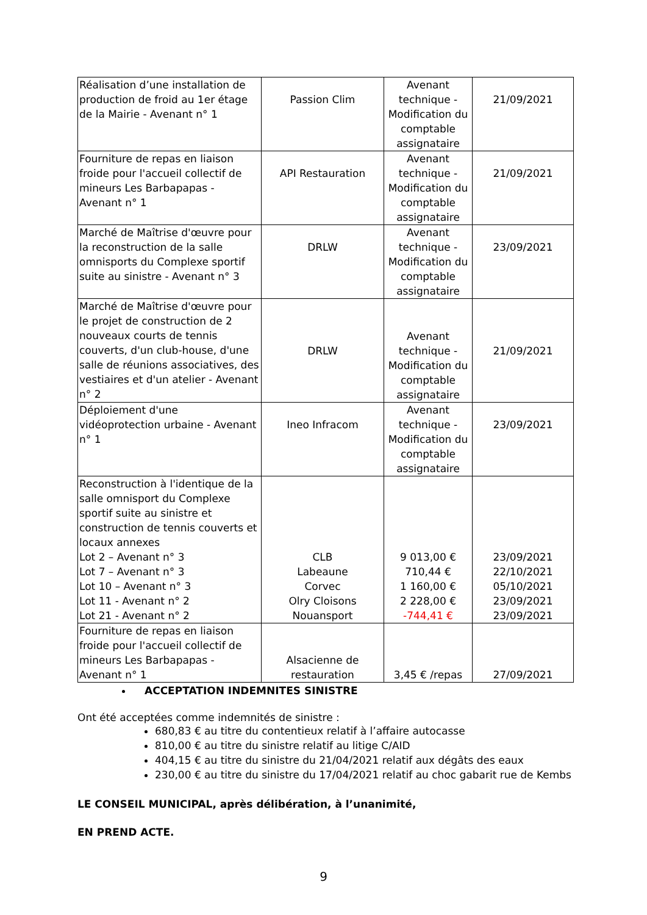| Réalisation d’une installation de production de froid au 1er étage de la Mairie - Avenant n° 1 | Passion Clim | Avenant technique - Modification du comptable assignataire | 21/09/2021 |
| Fourniture de repas en liaison froide pour l'accueil collectif de mineurs Les Barbapapas - Avenant n° 1 | API Restauration | Avenant technique - Modification du comptable assignataire | 21/09/2021 |
| Marché de Maîtrise d'œuvre pour la reconstruction de la salle omnisports du Complexe sportif suite au sinistre - Avenant n° 3 | DRLW | Avenant technique - Modification du comptable assignataire | 23/09/2021 |
| Marché de Maîtrise d'œuvre pour le projet de construction de 2 nouveaux courts de tennis couverts, d'un club-house, d'une salle de réunions associatives, des vestiaires et d'un atelier - Avenant n° 2 | DRLW | Avenant technique - Modification du comptable assignataire | 21/09/2021 |
| Déploiement d'une vidéoprotection urbaine - Avenant n° 1 | Ineo Infracom | Avenant technique - Modification du comptable assignataire | 23/09/2021 |
| Reconstruction à l'identique de la salle omnisport du Complexe sportif suite au sinistre et construction de tennis couverts et locaux annexes Lot 2 – Avenant n° 3 Lot 7 – Avenant n° 3 Lot 10 – Avenant n° 3 Lot 11 - Avenant n° 2 Lot 21 - Avenant n° 2 | CLB Labeaune Corvec Olry Cloisons Nouansport | 9 013,00 € 710,44 € 1 160,00 € 2 228,00 € -744,41 € | 23/09/2021 22/10/2021 05/10/2021 23/09/2021 23/09/2021 |
| Fourniture de repas en liaison froide pour l'accueil collectif de mineurs Les Barbapapas - Avenant n° 1 | Alsacienne de restauration | 3,45 € /repas | 27/09/2021 |
ACCEPTATION INDEMNITES SINISTRE
Ont été acceptées comme indemnités de sinistre :
680,83 € au titre du contentieux relatif à l’affaire autocasse
810,00 € au titre du sinistre relatif au litige C/AID
404,15 € au titre du sinistre du 21/04/2021 relatif aux dégâts des eaux
230,00 € au titre du sinistre du 17/04/2021 relatif au choc gabarit rue de Kembs
LE CONSEIL MUNICIPAL, après délibération, à l’unanimité,
EN PREND ACTE.
9